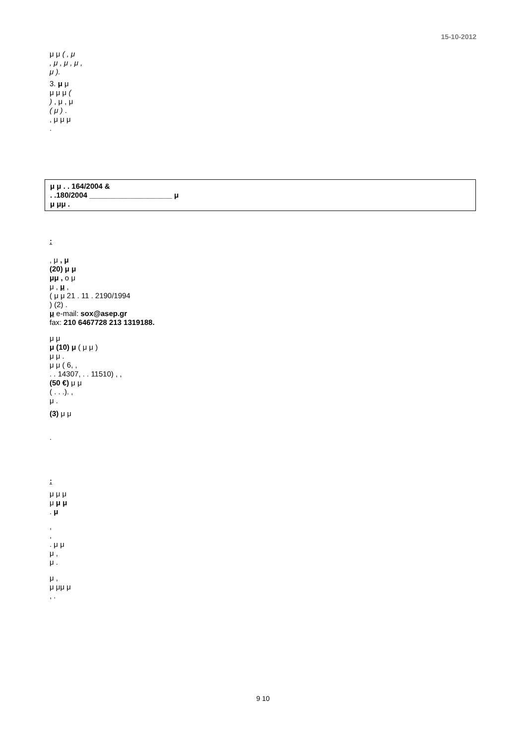15-10-2012
μ μ ( , μ
, μ , μ , μ ,
μ ).
3. μ μ
μ μ μ (
) , μ , μ
( μ ) .
, μ μ μ
.
μ μ . . 164/2004 &
. .180/2004 ____________________ μ
μ μμ .
:
, μ , μ
(20) μ μ
μμ , ο μ
μ , μ ,
( μ μ 21 . 11 . 2190/1994
) (2) .
μ e-mail: sox@asep.gr
fax: 210 6467728 213 1319188.
μ μ
μ (10) μ ( μ μ )
μ μ .
μ μ ( 6, ,
. . 14307, . . 11510) , ,
(50 €) μ μ
( . . .). ,
μ .
(3) μ μ
.
:
μ μ μ
μ μ μ
. μ
,
,
. μ μ
μ ,
μ .
μ ,
μ μμ μ
, .
9 10